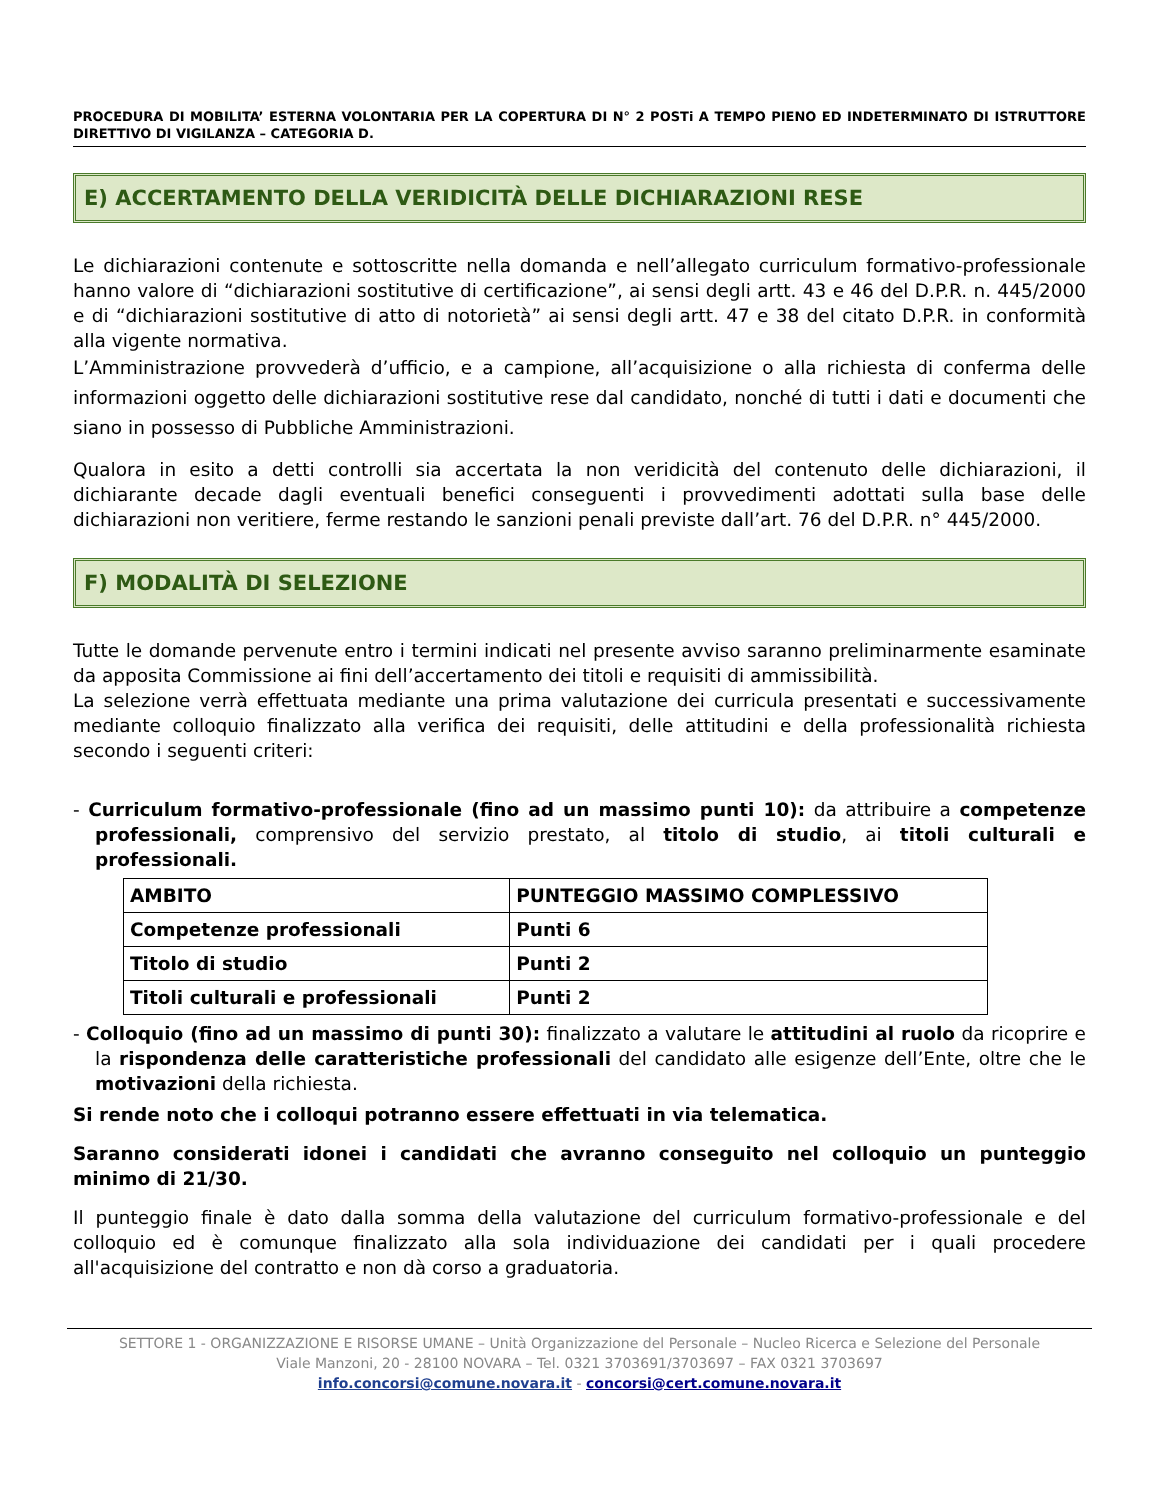PROCEDURA DI MOBILITA’ ESTERNA VOLONTARIA PER LA COPERTURA DI N° 2 POSTi A TEMPO PIENO ED INDETERMINATO DI ISTRUTTORE DIRETTIVO DI VIGILANZA – CATEGORIA D.
E) ACCERTAMENTO DELLA VERIDICITÀ DELLE DICHIARAZIONI RESE
Le dichiarazioni contenute e sottoscritte nella domanda e nell’allegato curriculum formativo-professionale hanno valore di “dichiarazioni sostitutive di certificazione”, ai sensi degli artt. 43 e 46 del D.P.R. n. 445/2000 e di “dichiarazioni sostitutive di atto di notorietà” ai sensi degli artt. 47 e 38 del citato D.P.R. in conformità alla vigente normativa.
L’Amministrazione provvederà d’ufficio, e a campione, all’acquisizione o alla richiesta di conferma delle informazioni oggetto delle dichiarazioni sostitutive rese dal candidato, nonché di tutti i dati e documenti che siano in possesso di Pubbliche Amministrazioni.
Qualora in esito a detti controlli sia accertata la non veridicità del contenuto delle dichiarazioni, il dichiarante decade dagli eventuali benefici conseguenti i provvedimenti adottati sulla base delle dichiarazioni non veritiere, ferme restando le sanzioni penali previste dall’art. 76 del D.P.R. n° 445/2000.
F) MODALITÀ DI SELEZIONE
Tutte le domande pervenute entro i termini indicati nel presente avviso saranno preliminarmente esaminate da apposita Commissione ai fini dell’accertamento dei titoli e requisiti di ammissibilità.
La selezione verrà effettuata mediante una prima valutazione dei curricula presentati e successivamente mediante colloquio finalizzato alla verifica dei requisiti, delle attitudini e della professionalità richiesta secondo i seguenti criteri:
- Curriculum formativo-professionale (fino ad un massimo punti 10): da attribuire a competenze professionali, comprensivo del servizio prestato, al titolo di studio, ai titoli culturali e professionali.
| AMBITO | PUNTEGGIO MASSIMO COMPLESSIVO |
| --- | --- |
| Competenze professionali | Punti 6 |
| Titolo di studio | Punti 2 |
| Titoli culturali e professionali | Punti 2 |
- Colloquio (fino ad un massimo di punti 30): finalizzato a valutare le attitudini al ruolo da ricoprire e la rispondenza delle caratteristiche professionali del candidato alle esigenze dell’Ente, oltre che le motivazioni della richiesta.
Si rende noto che i colloqui potranno essere effettuati in via telematica.
Saranno considerati idonei i candidati che avranno conseguito nel colloquio un punteggio minimo di 21/30.
Il punteggio finale è dato dalla somma della valutazione del curriculum formativo-professionale e del colloquio ed è comunque finalizzato alla sola individuazione dei candidati per i quali procedere all'acquisizione del contratto e non dà corso a graduatoria.
SETTORE 1 - ORGANIZZAZIONE E RISORSE UMANE – Unità Organizzazione del Personale – Nucleo Ricerca e Selezione del Personale
Viale Manzoni, 20 - 28100 NOVARA – Tel. 0321 3703691/3703697 – FAX 0321 3703697
info.concorsi@comune.novara.it - concorsi@cert.comune.novara.it